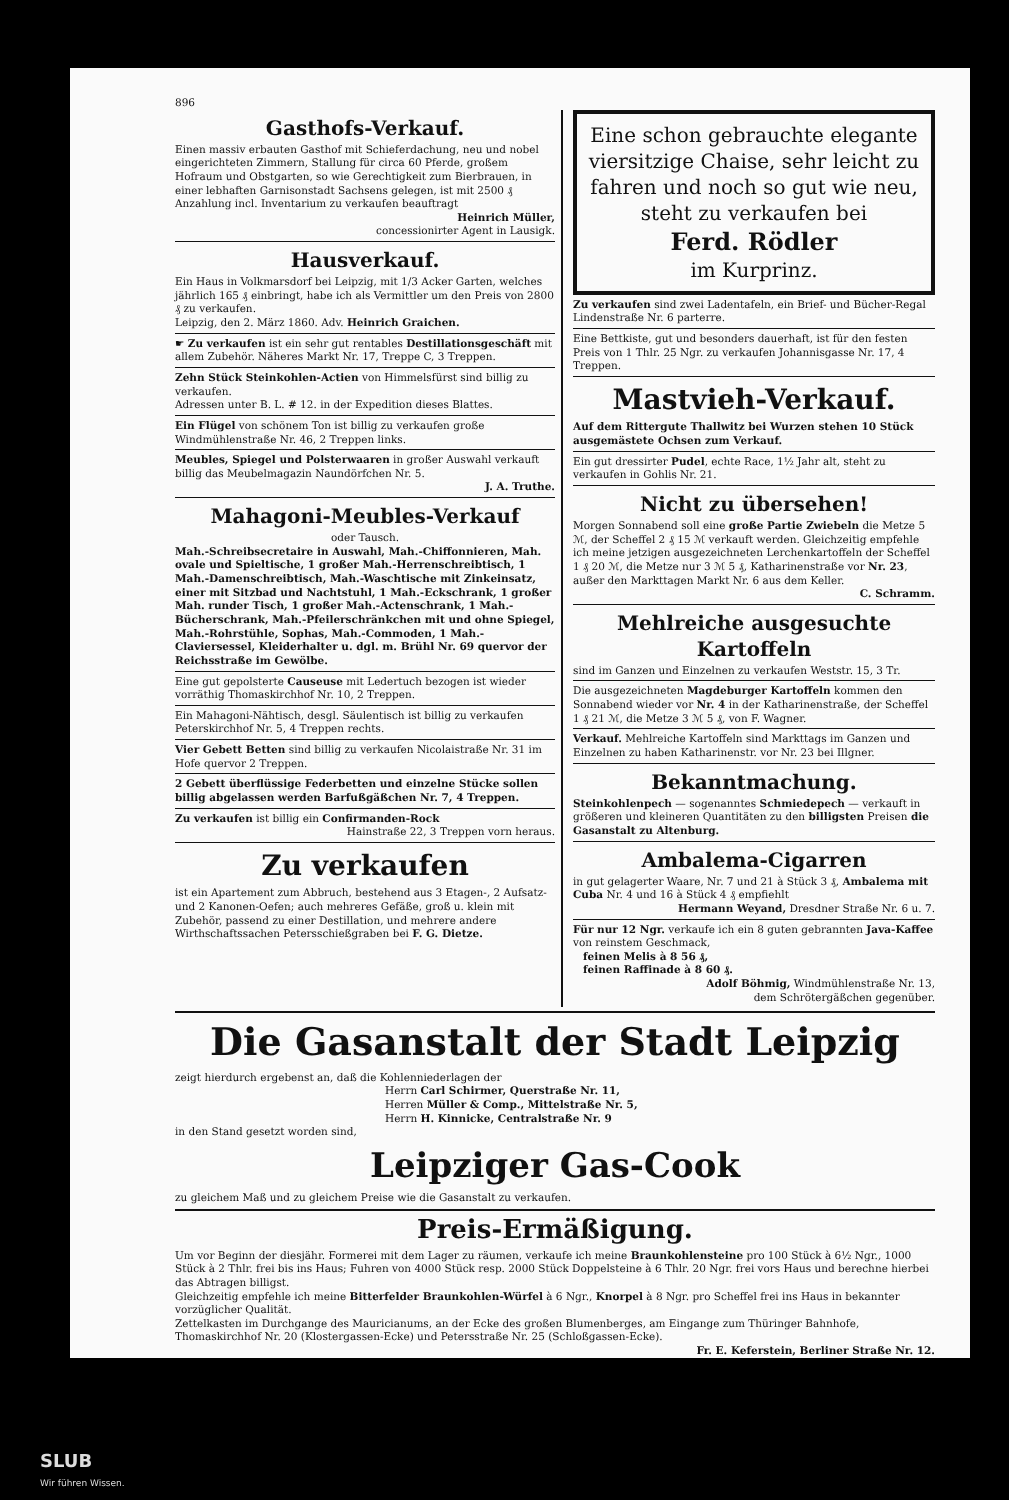896
Gasthofs-Verkauf.
Einen massiv erbauten Gasthof mit Schieferdachung, neu und nobel eingerichteten Zimmern, Stallung für circa 60 Pferde, großem Hofraum und Obstgarten, so wie Gerechtigkeit zum Bierbrauen, in einer lebhaften Garnisonstadt Sachsens gelegen, ist mit 2500 ₰ Anzahlung incl. Inventarium zu verkaufen beauftragt
Heinrich Müller,
concessionirter Agent in Lausigk.
Hausverkauf.
Ein Haus in Volkmarsdorf bei Leipzig, mit 1/3 Acker Garten, welches jährlich 165 ₰ einbringt, habe ich als Vermittler um den Preis von 2800 ₰ zu verkaufen.
Leipzig, den 2. März 1860. Adv. Heinrich Graichen.
☛ Zu verkaufen ist ein sehr gut rentables Destillationsgeschäft mit allem Zubehör. Näheres Markt Nr. 17, Treppe C, 3 Treppen.
Zehn Stück Steinkohlen-Actien von Himmelsfürst sind billig zu verkaufen.
Adressen unter B. L. # 12. in der Expedition dieses Blattes.
Ein Flügel von schönem Ton ist billig zu verkaufen große Windmühlenstraße Nr. 46, 2 Treppen links.
Meubles, Spiegel und Polsterwaaren in großer Auswahl verkauft billig das Meubelmagazin Naundörfchen Nr. 5.
J. A. Truthe.
Mahagoni-Meubles-Verkauf
oder Tausch.
Mah.-Schreibsecretaire in Auswahl, Mah.-Chiffonnieren, Mah. ovale und Spieltische, 1 großer Mah.-Herrenschreibtisch, 1 Mah.-Damenschreibtisch, Mah.-Waschtische mit Zinkeinsatz, einer mit Sitzbad und Nachtstuhl, 1 Mah.-Eckschrank, 1 großer Mah. runder Tisch, 1 großer Mah.-Actenschrank, 1 Mah.-Bücherschrank, Mah.-Pfeilerschränkchen mit und ohne Spiegel, Mah.-Rohrstühle, Sophas, Mah.-Commoden, 1 Mah.-Claviersessel, Kleiderhalter u. dgl. m. Brühl Nr. 69 quervor der Reichsstraße im Gewölbe.
Eine gut gepolsterte Causeuse mit Ledertuch bezogen ist wieder vorräthig Thomaskirchhof Nr. 10, 2 Treppen.
Ein Mahagoni-Nähtisch, desgl. Säulentisch ist billig zu verkaufen Peterskirchhof Nr. 5, 4 Treppen rechts.
Vier Gebett Betten sind billig zu verkaufen Nicolaistraße Nr. 31 im Hofe quervor 2 Treppen.
2 Gebett überflüssige Federbetten und einzelne Stücke sollen billig abgelassen werden Barfußgäßchen Nr. 7, 4 Treppen.
Zu verkaufen ist billig ein Confirmanden-Rock
Hainstraße 22, 3 Treppen vorn heraus.
Zu verkaufen
ist ein Apartement zum Abbruch, bestehend aus 3 Etagen-, 2 Aufsatz- und 2 Kanonen-Oefen; auch mehreres Gefäße, groß u. klein mit Zubehör, passend zu einer Destillation, und mehrere andere Wirthschaftssachen Petersschießgraben bei F. G. Dietze.
Eine schon gebrauchte elegante viersitzige Chaise, sehr leicht zu fahren und noch so gut wie neu, steht zu verkaufen bei
Ferd. Rödler
im Kurprinz.
Zu verkaufen sind zwei Ladentafeln, ein Brief- und Bücher-Regal Lindenstraße Nr. 6 parterre.
Eine Bettkiste, gut und besonders dauerhaft, ist für den festen Preis von 1 Thlr. 25 Ngr. zu verkaufen Johannisgasse Nr. 17, 4 Treppen.
Mastvieh-Verkauf.
Auf dem Rittergute Thallwitz bei Wurzen stehen 10 Stück ausgemästete Ochsen zum Verkauf.
Ein gut dressirter Pudel, echte Race, 1½ Jahr alt, steht zu verkaufen in Gohlis Nr. 21.
Nicht zu übersehen!
Morgen Sonnabend soll eine große Partie Zwiebeln die Metze 5 ℳ, der Scheffel 2 ₰ 15 ℳ verkauft werden. Gleichzeitig empfehle ich meine jetzigen ausgezeichneten Lerchenkartoffeln der Scheffel 1 ₰ 20 ℳ, die Metze nur 3 ℳ 5 ₰, Katharinenstraße vor Nr. 23, außer den Markttagen Markt Nr. 6 aus dem Keller.
C. Schramm.
Mehlreiche ausgesuchte Kartoffeln
sind im Ganzen und Einzelnen zu verkaufen Weststr. 15, 3 Tr.
Die ausgezeichneten Magdeburger Kartoffeln kommen den Sonnabend wieder vor Nr. 4 in der Katharinenstraße, der Scheffel 1 ₰ 21 ℳ, die Metze 3 ℳ 5 ₰, von F. Wagner.
Verkauf. Mehlreiche Kartoffeln sind Markttags im Ganzen und Einzelnen zu haben Katharinenstr. vor Nr. 23 bei Illgner.
Bekanntmachung.
Steinkohlenpech — sogenanntes Schmiedepech — verkauft in größeren und kleineren Quantitäten zu den billigsten Preisen die Gasanstalt zu Altenburg.
Ambalema-Cigarren
in gut gelagerter Waare, Nr. 7 und 21 à Stück 3 ₰, Ambalema mit Cuba Nr. 4 und 16 à Stück 4 ₰ empfiehlt
Hermann Weyand, Dresdner Straße Nr. 6 u. 7.
Für nur 12 Ngr. verkaufe ich ein 8 guten gebrannten Java-Kaffee von reinstem Geschmack,
feinen Melis à 8 56 ₰,
feinen Raffinade à 8 60 ₰.
Adolf Böhmig, Windmühlenstraße Nr. 13,
dem Schrötergäßchen gegenüber.
Die Gasanstalt der Stadt Leipzig
zeigt hierdurch ergebenst an, daß die Kohlenniederlagen der
Herrn Carl Schirmer, Querstraße Nr. 11,
Herren Müller & Comp., Mittelstraße Nr. 5,
Herrn H. Kinnicke, Centralstraße Nr. 9
in den Stand gesetzt worden sind,
Leipziger Gas-Cook
zu gleichem Maß und zu gleichem Preise wie die Gasanstalt zu verkaufen.
Preis-Ermäßigung.
Um vor Beginn der diesjähr. Formerei mit dem Lager zu räumen, verkaufe ich meine Braunkohlensteine pro 100 Stück à 6½ Ngr., 1000 Stück à 2 Thlr. frei bis ins Haus; Fuhren von 4000 Stück resp. 2000 Stück Doppelsteine à 6 Thlr. 20 Ngr. frei vors Haus und berechne hierbei das Abtragen billigst.
Gleichzeitig empfehle ich meine Bitterfelder Braunkohlen-Würfel à 6 Ngr., Knorpel à 8 Ngr. pro Scheffel frei ins Haus in bekannter vorzüglicher Qualität.
Zettelkasten im Durchgange des Mauricianums, an der Ecke des großen Blumenberges, am Eingange zum Thüringer Bahnhofe, Thomaskirchhof Nr. 20 (Klostergassen-Ecke) und Petersstraße Nr. 25 (Schloßgassen-Ecke).
Fr. E. Keferstein, Berliner Straße Nr. 12.
SLUB
Wir führen Wissen.